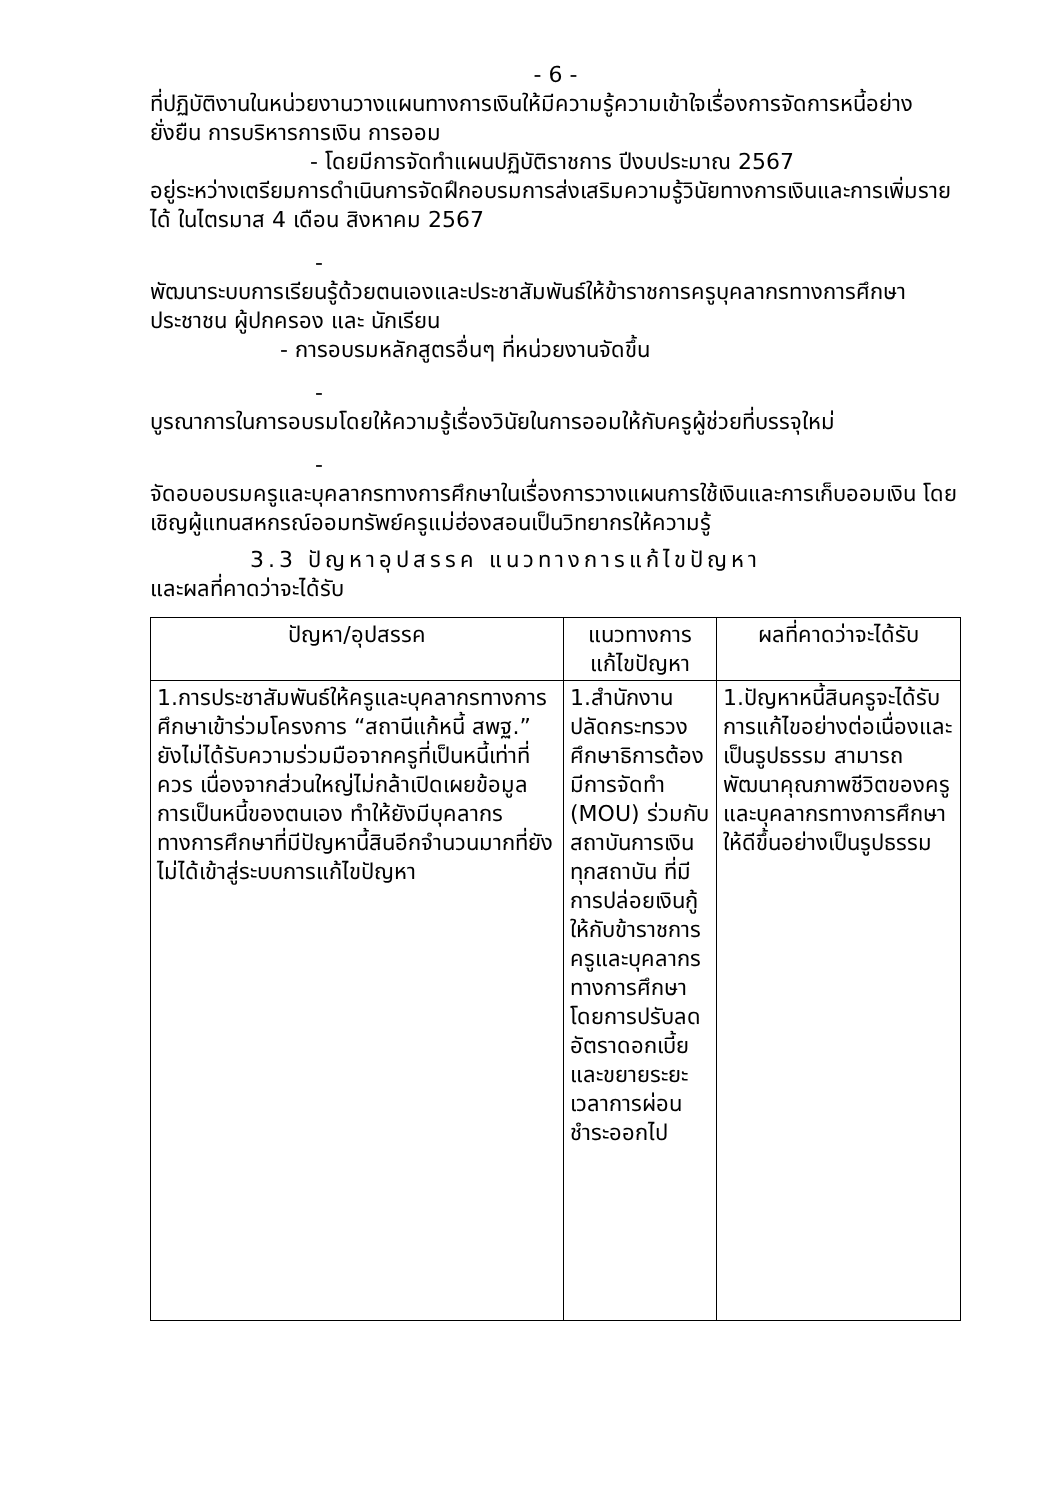- 6 -
ที่ปฏิบัติงานในหน่วยงานวางแผนทางการเงินให้มีความรู้ความเข้าใจเรื่องการจัดการหนี้อย่างยั่งยืน การบริหารการเงิน การออม
- โดยมีการจัดทำแผนปฏิบัติราชการ ปีงบประมาณ 2567
อยู่ระหว่างเตรียมการดำเนินการจัดฝึกอบรมการส่งเสริมความรู้วินัยทางการเงินและการเพิ่มรายได้ ในไตรมาส 4 เดือน สิงหาคม 2567
-
พัฒนาระบบการเรียนรู้ด้วยตนเองและประชาสัมพันธ์ให้ข้าราชการครูบุคลากรทางการศึกษา ประชาชน ผู้ปกครอง และ นักเรียน
- การอบรมหลักสูตรอื่นๆ ที่หน่วยงานจัดขึ้น
-
บูรณาการในการอบรมโดยให้ความรู้เรื่องวินัยในการออมให้กับครูผู้ช่วยที่บรรจุใหม่
-
จัดอบอบรมครูและบุคลากรทางการศึกษาในเรื่องการวางแผนการใช้เงินและการเก็บออมเงิน โดยเชิญผู้แทนสหกรณ์ออมทรัพย์ครูแม่ฮ่องสอนเป็นวิทยากรให้ความรู้
3.3 ปัญหาอุปสรรค แนวทางการแก้ไขปัญหา
และผลที่คาดว่าจะได้รับ
| ปัญหา/อุปสรรค | แนวทางการแก้ไขปัญหา | ผลที่คาดว่าจะได้รับ |
| --- | --- | --- |
| 1.การประชาสัมพันธ์ให้ครูและบุคลากรทางการศึกษาเข้าร่วมโครงการ “สถานีแก้หนี้ สพฐ.” ยังไม่ได้รับความร่วมมือจากครูที่เป็นหนี้เท่าที่ควร เนื่องจากส่วนใหญ่ไม่กล้าเปิดเผยข้อมูลการเป็นหนี้ของตนเอง ทำให้ยังมีบุคลากรทางการศึกษาที่มีปัญหานี้สินอีกจำนวนมากที่ยังไม่ได้เข้าสู่ระบบการแก้ไขปัญหา | 1.สำนักงานปลัดกระทรวงศึกษาธิการต้องมีการจัดทำ (MOU) ร่วมกับสถาบันการเงินทุกสถาบัน ที่มีการปล่อยเงินกู้ให้กับข้าราชการครูและบุคลากรทางการศึกษา โดยการปรับลดอัตราดอกเบี้ย และขยายระยะเวลาการผ่อนชำระออกไป | 1.ปัญหาหนี้สินครูจะได้รับการแก้ไขอย่างต่อเนื่องและเป็นรูปธรรม สามารถพัฒนาคุณภาพชีวิตของครูและบุคลากรทางการศึกษาให้ดีขึ้นอย่างเป็นรูปธรรม |